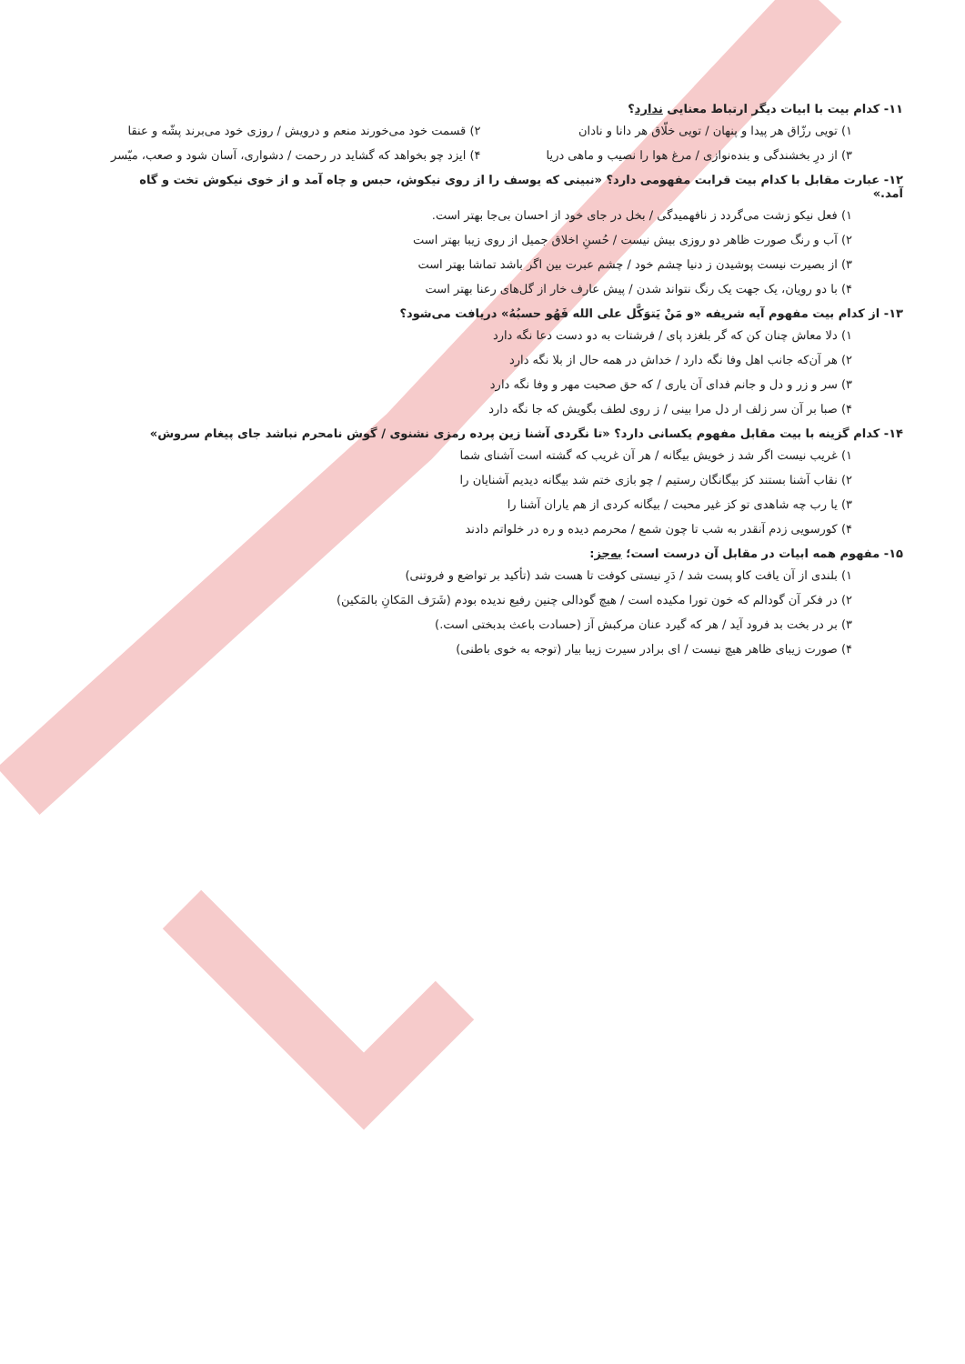۱۱- کدام بیت با ابیات دیگر ارتباط معنایی ندارد؟
۱) تویی رزّاق هر پیدا و پنهان / تویی خلّاق هر دانا و نادان ۲) قسمت خود می‌خورند منعم و درویش / روزی خود می‌برند پشّه و عنقا
۳) از درِ بخشندگی و بنده‌نوازی / مرغ هوا را نصیب و ماهی دریا ۴) ایزد چو بخواهد که گشاید در رحمت / دشواری، آسان شود و صعب، میّسر
۱۲- عبارت مقابل با کدام بیت قرابت مفهومی دارد؟ «نبینی که یوسف را از روی نیکوش، حبس و چاه آمد و از خوی نیکوش تخت و گاه آمد.»
۱) فعل نیکو زشت می‌گردد ز نافهمیدگی / بخل در جای خود از احسان بی‌جا بهتر است.
۲) آب و رنگ صورت ظاهر دو روزی بیش نیست / حُسنِ اخلاق جمیل از روی زیبا بهتر است
۳) از بصیرت نیست پوشیدن ز دنیا چشم خود / چشم عبرت بین اگر باشد تماشا بهتر است
۴) با دو رویان، یک جهت یک رنگ نتواند شدن / پیش عارف خار از گل‌های رعنا بهتر است
۱۳- از کدام بیت مفهوم آیه شریفه «و مَنْ یَتوَکَّل علی الله فَهُو حسبُهُ» دریافت می‌شود؟
۱) دلا معاش چنان کن که گر بلغزد پای / فرشتات به دو دست دعا نگه دارد
۲) هر آن‌که جانب اهل وفا نگه دارد / خداش در همه حال از بلا نگه دارد
۳) سر و زر و دل و جانم فدای آن یاری / که حق صحبت مهر و وفا نگه دارد
۴) صبا بر آن سر زلف ار دل مرا بینی / ز روی لطف بگویش که جا نگه دارد
۱۴- کدام گزینه با بیت مقابل مفهوم یکسانی دارد؟ «تا نگردی آشنا زین پرده رمزی نشنوی / گوش نامحرم نباشد جای پیغام سروش»
۱) غریب نیست اگر شد ز خویش بیگانه / هر آن غریب که گشته است آشنای شما
۲) نقاب آشنا بستند کز بیگانگان رستیم / چو بازی ختم شد بیگانه دیدیم آشنایان را
۳) یا رب چه شاهدی تو کز غیر محبت / بیگانه کردی از هم یاران آشنا را
۴) کورسویی زدم آنقدر به شب تا چون شمع / محرمم دیده و ره در خلواتم دادند
۱۵- مفهوم همه ابیات در مقابل آن درست است؛ به‌جز:
۱) بلندی از آن یافت کاو پست شد / دَرِ نیستی کوفت تا هست شد (تأکید بر تواضع و فروتنی)
۲) در فکر آن گودالم که خون تورا مکیده است / هیچ گودالی چنین رفیع ندیده بودم (شَرَف المَکانِ بالمَکین)
۳) بر در بخت بد فرود آید / هر که گیرد عنان مرکبش آز (حسادت باعث بدبختی است.)
۴) صورت زیبای ظاهر هیچ نیست / ای برادر سیرت زیبا بیار (توجه به خوی باطنی)